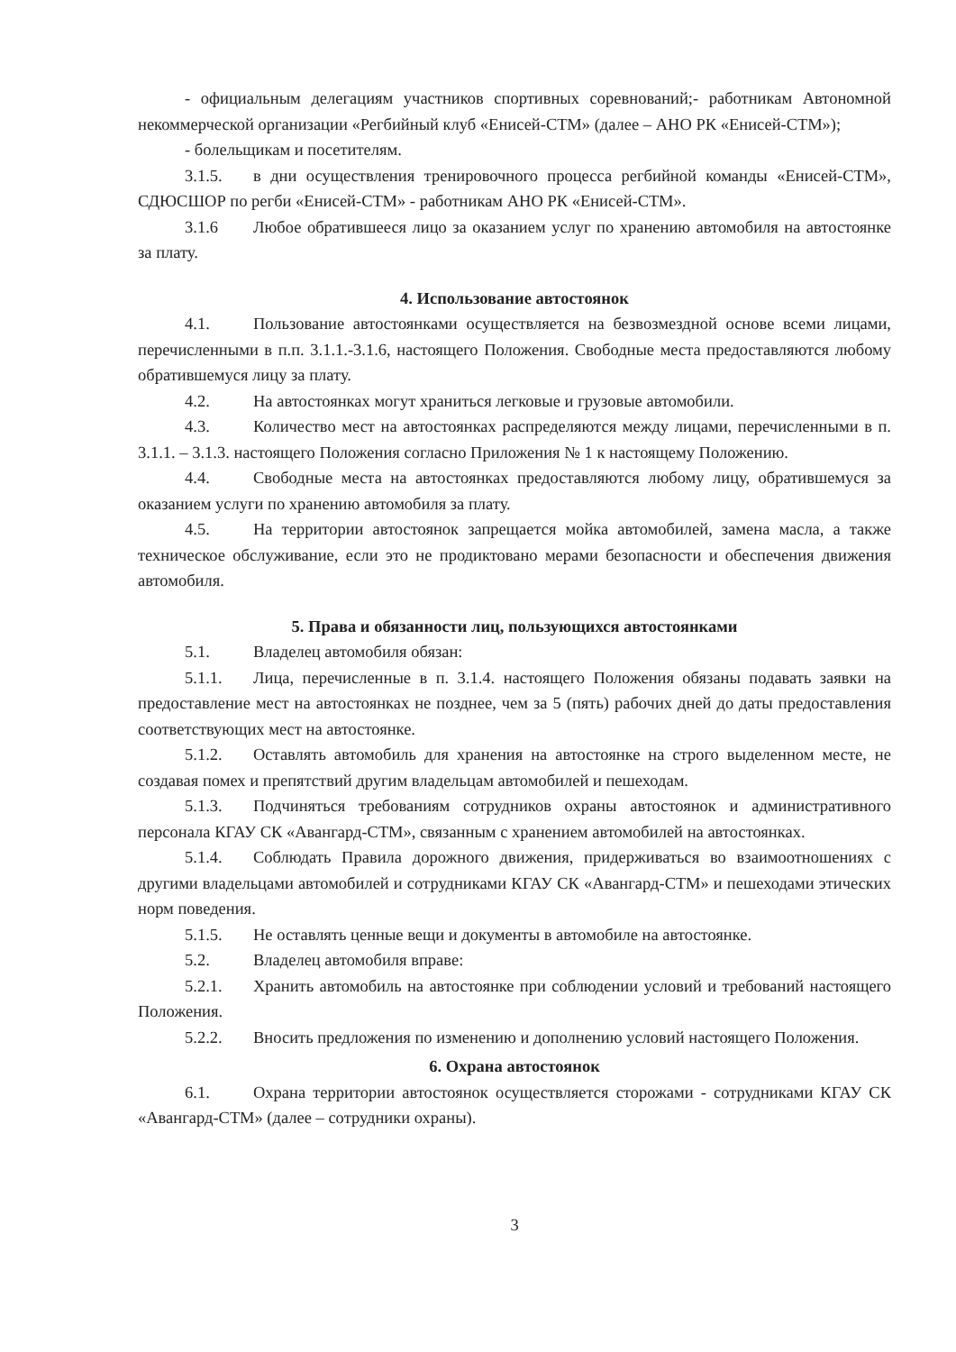- официальным делегациям участников спортивных соревнований;- работникам Автономной некоммерческой организации «Регбийный клуб «Енисей-СТМ» (далее – АНО РК «Енисей-СТМ»);
- болельщикам и посетителям.
3.1.5. в дни осуществления тренировочного процесса регбийной команды «Енисей-СТМ», СДЮСШОР по регби «Енисей-СТМ» - работникам АНО РК «Енисей-СТМ».
3.1.6 Любое обратившееся лицо за оказанием услуг по хранению автомобиля на автостоянке за плату.
4. Использование автостоянок
4.1. Пользование автостоянками осуществляется на безвозмездной основе всеми лицами, перечисленными в п.п. 3.1.1.-3.1.6, настоящего Положения. Свободные места предоставляются любому обратившемуся лицу за плату.
4.2. На автостоянках могут храниться легковые и грузовые автомобили.
4.3. Количество мест на автостоянках распределяются между лицами, перечисленными в п. 3.1.1. – 3.1.3. настоящего Положения согласно Приложения № 1 к настоящему Положению.
4.4. Свободные места на автостоянках предоставляются любому лицу, обратившемуся за оказанием услуги по хранению автомобиля за плату.
4.5. На территории автостоянок запрещается мойка автомобилей, замена масла, а также техническое обслуживание, если это не продиктовано мерами безопасности и обеспечения движения автомобиля.
5. Права и обязанности лиц, пользующихся автостоянками
5.1. Владелец автомобиля обязан:
5.1.1. Лица, перечисленные в п. 3.1.4. настоящего Положения обязаны подавать заявки на предоставление мест на автостоянках не позднее, чем за 5 (пять) рабочих дней до даты предоставления соответствующих мест на автостоянке.
5.1.2. Оставлять автомобиль для хранения на автостоянке на строго выделенном месте, не создавая помех и препятствий другим владельцам автомобилей и пешеходам.
5.1.3. Подчиняться требованиям сотрудников охраны автостоянок и административного персонала КГАУ СК «Авангард-СТМ», связанным с хранением автомобилей на автостоянках.
5.1.4. Соблюдать Правила дорожного движения, придерживаться во взаимоотношениях с другими владельцами автомобилей и сотрудниками КГАУ СК «Авангард-СТМ» и пешеходами этических норм поведения.
5.1.5. Не оставлять ценные вещи и документы в автомобиле на автостоянке.
5.2. Владелец автомобиля вправе:
5.2.1. Хранить автомобиль на автостоянке при соблюдении условий и требований настоящего Положения.
5.2.2. Вносить предложения по изменению и дополнению условий настоящего Положения.
6. Охрана автостоянок
6.1. Охрана территории автостоянок осуществляется сторожами - сотрудниками КГАУ СК «Авангард-СТМ» (далее – сотрудники охраны).
3